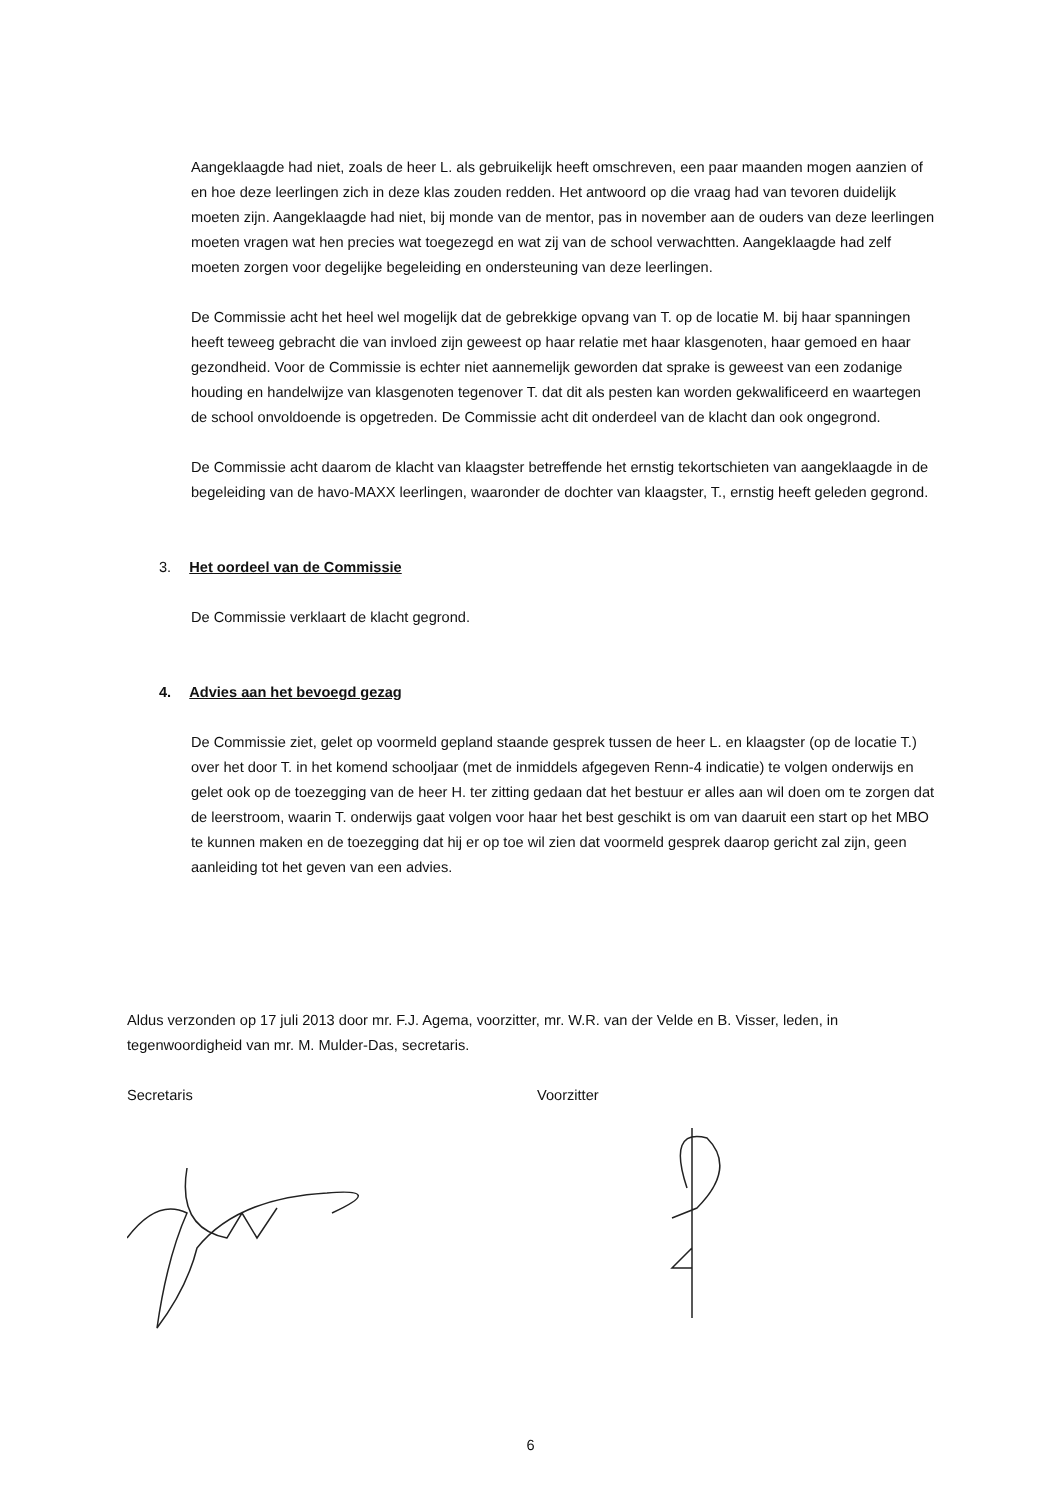Aangeklaagde had niet, zoals de heer L. als gebruikelijk heeft omschreven, een paar maanden mogen aanzien of en hoe deze leerlingen zich in deze klas zouden redden. Het antwoord op die vraag had van tevoren duidelijk moeten zijn. Aangeklaagde had niet, bij monde van de mentor, pas in november aan de ouders van deze leerlingen moeten vragen wat hen precies wat toegezegd en wat zij van de school verwachtten. Aangeklaagde had zelf moeten zorgen voor degelijke begeleiding en ondersteuning van deze leerlingen.
De Commissie acht het heel wel mogelijk dat de gebrekkige opvang van T. op de locatie M. bij haar spanningen heeft teweeg gebracht die van invloed zijn geweest op haar relatie met haar klasgenoten, haar gemoed en haar gezondheid. Voor de Commissie is echter niet aannemelijk geworden dat sprake is geweest van een zodanige houding en handelwijze van klasgenoten tegenover T. dat dit als pesten kan worden gekwalificeerd en waartegen de school onvoldoende is opgetreden. De Commissie acht dit onderdeel van de klacht dan ook ongegrond.
De Commissie acht daarom de klacht van klaagster betreffende het ernstig tekortschieten van aangeklaagde in de begeleiding van de havo-MAXX leerlingen, waaronder de dochter van klaagster, T., ernstig heeft geleden gegrond.
3. Het oordeel van de Commissie
De Commissie verklaart de klacht gegrond.
4. Advies aan het bevoegd gezag
De Commissie ziet, gelet op voormeld gepland staande gesprek tussen de heer L. en klaagster (op de locatie T.) over het door T. in het komend schooljaar (met de inmiddels afgegeven Renn-4 indicatie) te volgen onderwijs en gelet ook op de toezegging van de heer H. ter zitting gedaan dat het bestuur er alles aan wil doen om te zorgen dat de leerstroom, waarin T. onderwijs gaat volgen voor haar het best geschikt is om van daaruit een start op het MBO te kunnen maken en de toezegging dat hij er op toe wil zien dat voormeld gesprek daarop gericht zal zijn, geen aanleiding tot het geven van een advies.
Aldus verzonden op 17 juli 2013 door mr. F.J. Agema, voorzitter, mr. W.R. van der Velde en B. Visser, leden, in tegenwoordigheid van mr. M. Mulder-Das, secretaris.
Secretaris Voorzitter
6